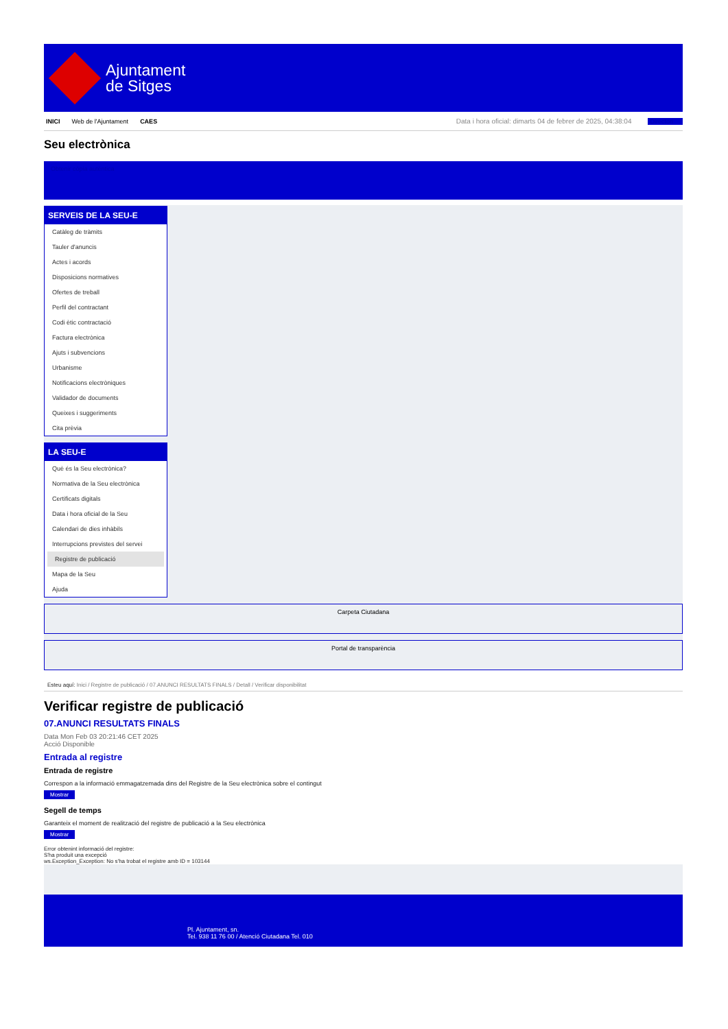Ajuntament
de Sitges
INICI Web de l'Ajuntament CAES Data i hora oficial: dimarts 04 de febrer de 2025, 04:38:04 Directori
Seu electrònica
Obtenir còpia autèntica
SERVEIS DE LA SEU-E
Catàleg de tràmits
Tauler d'anuncis
Actes i acords
Disposicions normatives
Ofertes de treball
Perfil del contractant
Codi ètic contractació
Factura electrònica
Ajuts i subvencions
Urbanisme
Notificacions electròniques
Validador de documents
Queixes i suggeriments
Cita prèvia
LA SEU-E
Què és la Seu electrònica?
Normativa de la Seu electrònica
Certificats digitals
Data i hora oficial de la Seu
Calendari de dies inhàbils
Interrupcions previstes del servei
Registre de publicació
Mapa de la Seu
Ajuda
Carpeta Ciutadana
Portal de transparència
Esteu aquí: Inici / Registre de publicació / 07.ANUNCI RESULTATS FINALS / Detall / Verificar disponibilitat
Verificar registre de publicació
07.ANUNCI RESULTATS FINALS
Data Mon Feb 03 20:21:46 CET 2025
Acció Disponible
Entrada al registre
Entrada de registre
Correspon a la informació emmagatzemada dins del Registre de la Seu electrònica sobre el contingut
Mostrar
Segell de temps
Garanteix el moment de realització del registre de publicació a la Seu electrònica
Mostrar
Error obtenint informació del registre:
S'ha produit una excepció
ws.Exception_Exception: No s'ha trobat el registre amb ID = 103144
Pl. Ajuntament, sn.
Tel. 938 11 76 00 / Atenció Ciutadana Tel. 010